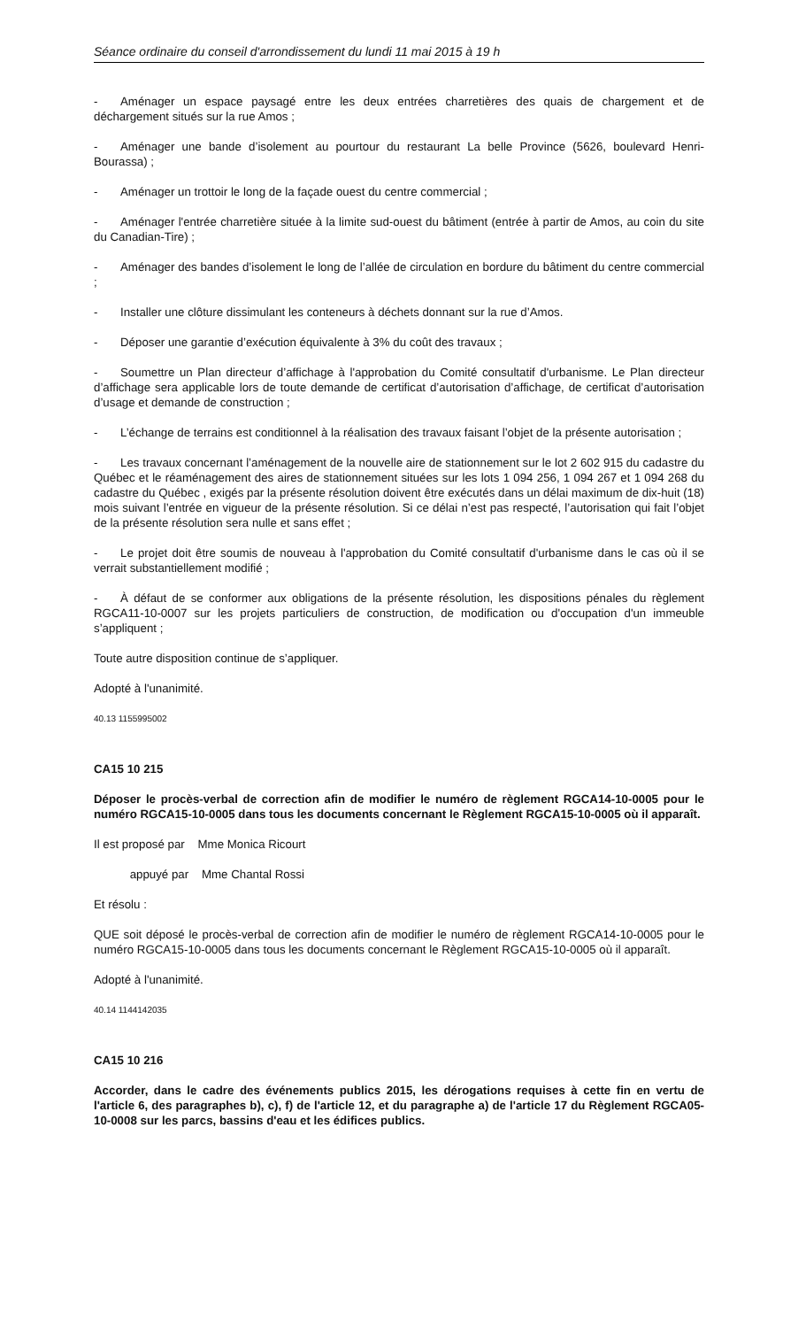Séance ordinaire du conseil d'arrondissement du lundi 11 mai 2015 à 19 h
- Aménager un espace paysagé entre les deux entrées charretières des quais de chargement et de déchargement situés sur la rue Amos ;
- Aménager une bande d’isolement au pourtour du restaurant La belle Province (5626, boulevard Henri-Bourassa) ;
- Aménager un trottoir le long de la façade ouest du centre commercial ;
- Aménager l'entrée charretière située à la limite sud-ouest du bâtiment (entrée à partir de Amos, au coin du site du Canadian-Tire) ;
- Aménager des bandes d’isolement le long de l’allée de circulation en bordure du bâtiment du centre commercial ;
- Installer une clôture dissimulant les conteneurs à déchets donnant sur la rue d’Amos.
- Déposer une garantie d’exécution équivalente à 3% du coût des travaux ;
- Soumettre un Plan directeur d’affichage à l'approbation du Comité consultatif d'urbanisme. Le Plan directeur d’affichage sera applicable lors de toute demande de certificat d’autorisation d’affichage, de certificat d’autorisation d’usage et demande de construction ;
- L’échange de terrains est conditionnel à la réalisation des travaux faisant l’objet de la présente autorisation ;
- Les travaux concernant l’aménagement de la nouvelle aire de stationnement sur le lot 2 602 915 du cadastre du Québec et le réaménagement des aires de stationnement situées sur les lots 1 094 256, 1 094 267 et 1 094 268 du cadastre du Québec , exigés par la présente résolution doivent être exécutés dans un délai maximum de dix-huit (18) mois suivant l’entrée en vigueur de la présente résolution. Si ce délai n’est pas respecté, l’autorisation qui fait l’objet de la présente résolution sera nulle et sans effet ;
- Le projet doit être soumis de nouveau à l'approbation du Comité consultatif d'urbanisme dans le cas où il se verrait substantiellement modifié ;
- À défaut de se conformer aux obligations de la présente résolution, les dispositions pénales du règlement RGCA11-10-0007 sur les projets particuliers de construction, de modification ou d'occupation d'un immeuble s’appliquent ;
Toute autre disposition continue de s’appliquer.
Adopté à l'unanimité.
40.13 1155995002
CA15 10 215
Déposer le procès-verbal de correction afin de modifier le numéro de règlement RGCA14-10-0005 pour le numéro RGCA15-10-0005 dans tous les documents concernant le Règlement RGCA15-10-0005 où il apparaît.
Il est proposé par Mme Monica Ricourt
appuyé par Mme Chantal Rossi
Et résolu :
QUE soit déposé le procès-verbal de correction afin de modifier le numéro de règlement RGCA14-10-0005 pour le numéro RGCA15-10-0005 dans tous les documents concernant le Règlement RGCA15-10-0005 où il apparaît.
Adopté à l'unanimité.
40.14 1144142035
CA15 10 216
Accorder, dans le cadre des événements publics 2015, les dérogations requises à cette fin en vertu de l'article 6, des paragraphes b), c), f) de l'article 12, et du paragraphe a) de l'article 17 du Règlement RGCA05-10-0008 sur les parcs, bassins d'eau et les édifices publics.